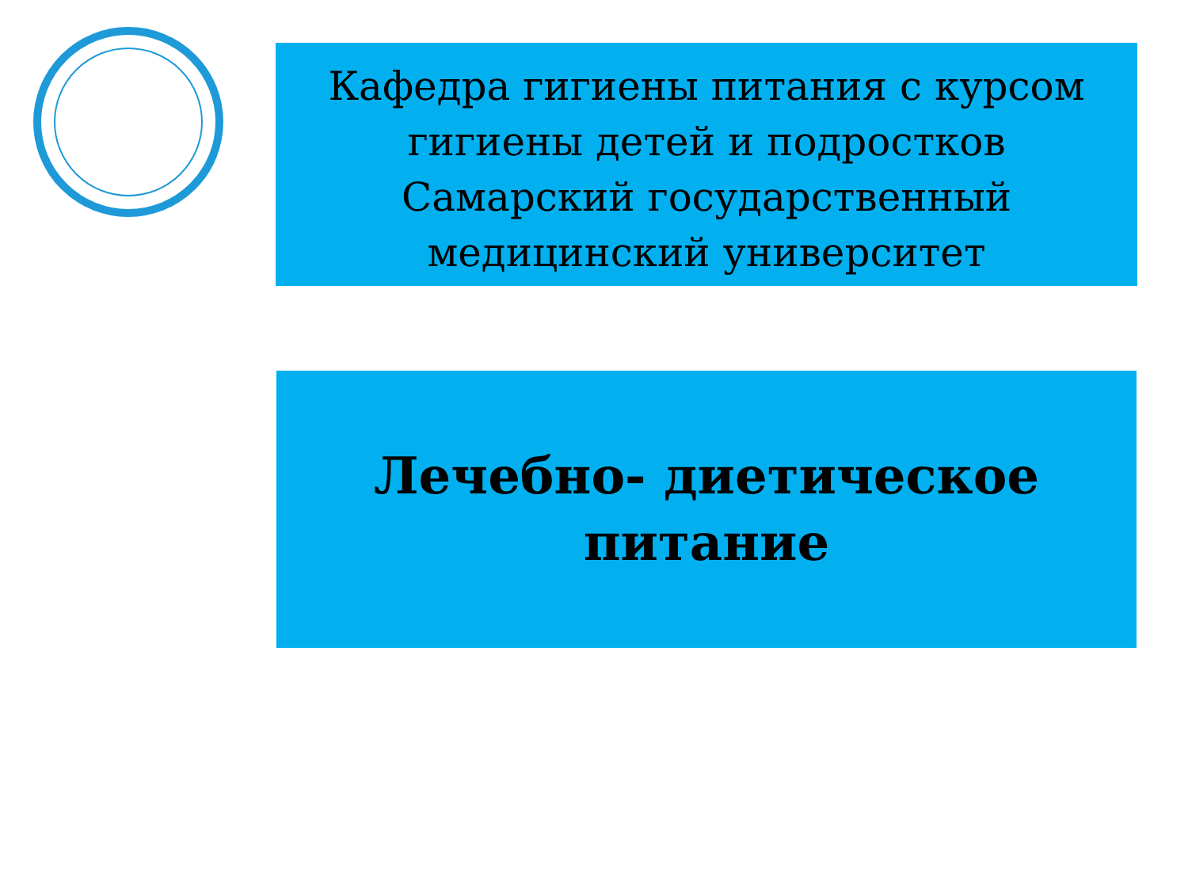Кафедра гигиены питания с курсом
гигиены детей и подростков
Самарский государственный
медицинский университет
Лечебно- диетическое
питание